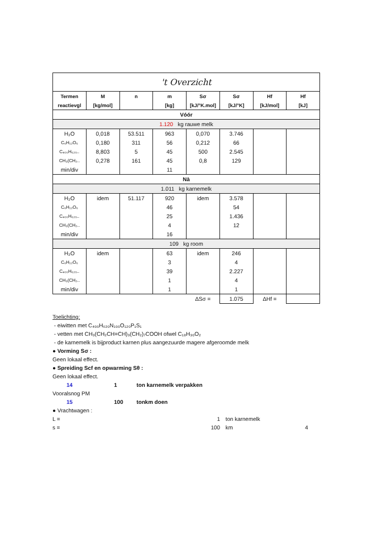| 't Overzicht | | | | | | | |
| Termen | M | n | m | Sσ | Sσ | Hf | Hf |
| reactievgl | [kg/mol] | | [kg] | [kJ/°K.mol] | [kJ/°K] | [kJ/mol] | [kJ] |
| Vóór | | | | | | | |
| 1.120 kg rauwe melk | | | | | | | |
| H₂O | 0,018 | 53.511 | 963 | 0,070 | 3.746 | | |
| C₆H₁₂O₆ | 0,180 | 311 | 56 | 0,212 | 66 | | |
| C₄₀₀H₆₂₀.. | 8,803 | 5 | 45 | 500 | 2.545 | | |
| CH₃(CH₂.. | 0,278 | 161 | 45 | 0,8 | 129 | | |
| min/div | | | 11 | | | | |
| Nà | | | | | | | |
| 1.011 kg karnemelk | | | | | | | |
| H₂O | idem | 51.117 | 920 | idem | 3.578 | | |
| C₆H₁₂O₆ | | | 46 | | 54 | | |
| C₄₀₀H₆₂₀.. | | | 25 | | 1.436 | | |
| CH₃(CH₂.. | | | 4 | | 12 | | |
| min/div | | | 16 | | | | |
| 109 kg room | | | | | | | |
| H₂O | idem | | 63 | idem | 246 | | |
| C₆H₁₂O₆ | | | 3 | | 4 | | |
| C₄₀₀H₆₂₀.. | | | 39 | | 2.227 | | |
| CH₃(CH₂.. | | | 1 | | 4 | | |
| min/div | | | 1 | | 1 | | |
| | | | | ΔSσ = | 1.075 | ΔHf = | |
Toelichting:
- eiwitten met C₄₀₀H₆₂₀N₁₀₀O₁₂₀P₁S₁
- vetten met CH₃(CH₂CH=CH)₃(CH₂)₇COOH ofwel C₁₈H₃₀O₂
- de karnemelk is bijproduct karnen plus aangezuurde magere afgeroomde melk
● Vorming Sσ :
Geen lokaal effect.
● Spreiding Scf en opwarming Sθ :
Geen lokaal effect.
14 1 ton karnemelk verpakken
Vooralsnog PM
15 100 tonkm doen
● Vrachtwagen :
L = 1 ton karnemelk
s = 100 km 4